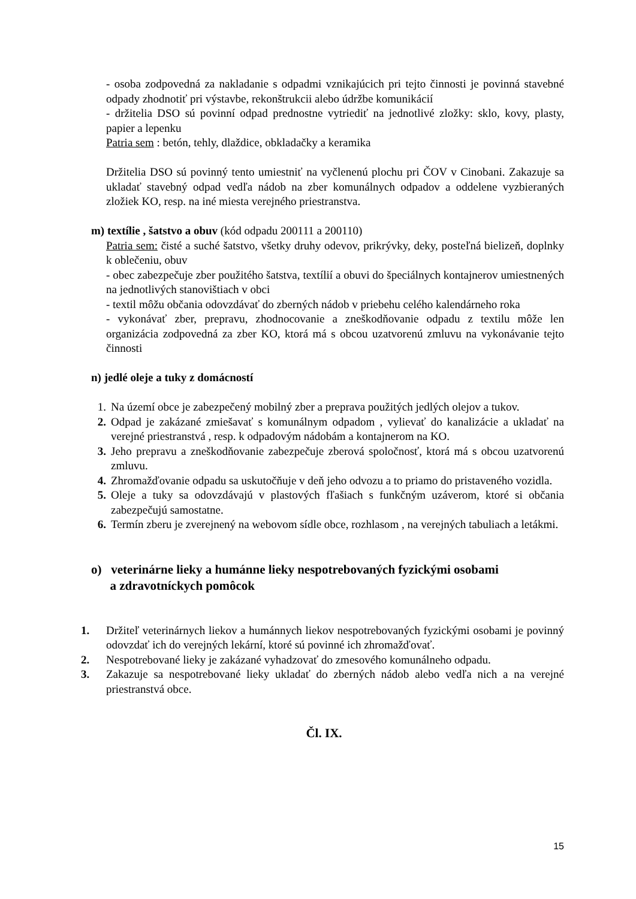- osoba zodpovedná za nakladanie s odpadmi vznikajúcich pri tejto činnosti je povinná stavebné odpady zhodnotiť pri výstavbe, rekonštrukcii alebo údržbe komunikácií
- držitelia DSO sú povinní odpad prednostne vytriediť na jednotlivé zložky: sklo, kovy, plasty, papier a lepenku
Patria sem : betón, tehly, dlaždice, obkladačky a keramika
Držitelia DSO sú povinný tento umiestniť na vyčlenenú plochu pri ČOV v Cinobani. Zakazuje sa ukladať stavebný odpad vedľa nádob na zber komunálnych odpadov a oddelene vyzbieraných zložiek KO, resp. na iné miesta verejného priestranstva.
m) textílie , šatstvo a obuv (kód odpadu 200111 a 200110)
Patria sem: čisté a suché šatstvo, všetky druhy odevov, prikrývky, deky, posteľná bielizeň, doplnky k oblečeniu, obuv
- obec zabezpečuje zber použitého šatstva, textílií a obuvi do špeciálnych kontajnerov umiestnených na jednotlivých stanovištiach v obci
- textil môžu občania odovzdávať do zberných nádob v priebehu celého kalendárneho roka
- vykonávať zber, prepravu, zhodnocovanie a zneškodňovanie odpadu z textilu môže len organizácia zodpovedná za zber KO, ktorá má s obcou uzatvorenú zmluvu na vykonávanie tejto činnosti
n) jedlé oleje a tuky z domácností
1. Na území obce je zabezpečený mobilný zber a preprava použitých jedlých olejov a tukov.
2. Odpad je zakázané zmiešavať s komunálnym odpadom , vylievať do kanalizácie a ukladať na verejné priestranstvá , resp. k odpadovým nádobám a kontajnerom na KO.
3. Jeho prepravu a zneškodňovanie zabezpečuje zberová spoločnosť, ktorá má s obcou uzatvorenú zmluvu.
4. Zhromažďovanie odpadu sa uskutočňuje v deň jeho odvozu a to priamo do pristaveného vozidla.
5. Oleje a tuky sa odovzdávajú v plastových fľašiach s funkčným uzáverom, ktoré si občania zabezpečujú samostatne.
6. Termín zberu je zverejnený na webovom sídle obce, rozhlasom , na verejných tabuliach a letákmi.
o) veterinárne lieky a humánne lieky nespotrebovaných fyzickými osobami
a zdravotníckych pomôcok
1. Držiteľ veterinárnych liekov a humánnych liekov nespotrebovaných fyzickými osobami je povinný odovzdať ich do verejných lekární, ktoré sú povinné ich zhromažďovať.
2. Nespotrebované lieky je zakázané vyhadzovať do zmesového komunálneho odpadu.
3. Zakazuje sa nespotrebované lieky ukladať do zberných nádob alebo vedľa nich a na verejné priestranstvá obce.
Čl. IX.
15